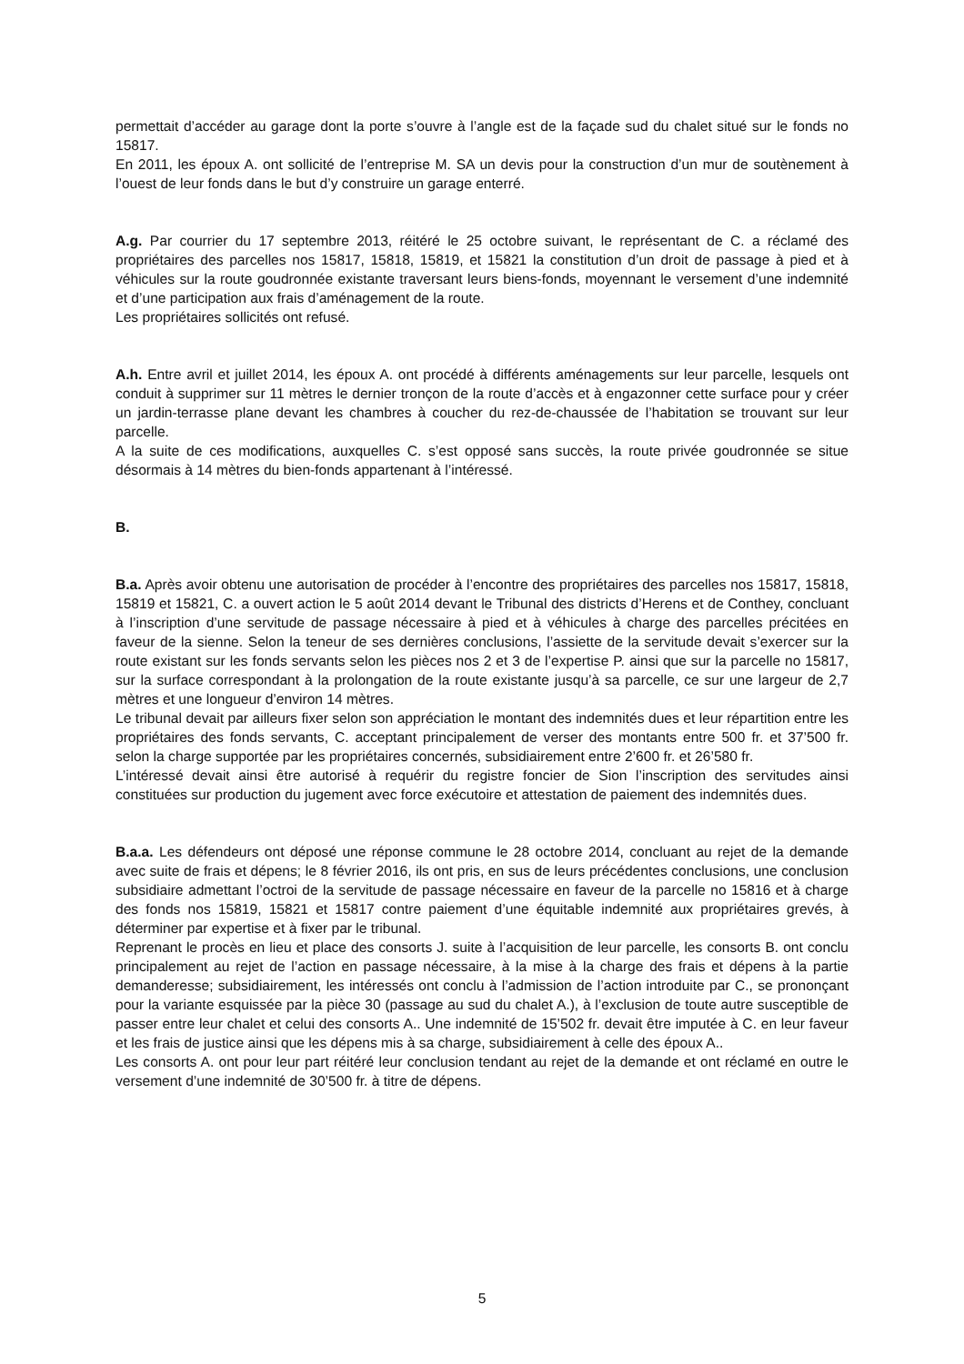permettait d’accéder au garage dont la porte s’ouvre à l’angle est de la façade sud du chalet situé sur le fonds no 15817.
En 2011, les époux A. ont sollicité de l’entreprise M. SA un devis pour la construction d’un mur de soutènement à l’ouest de leur fonds dans le but d’y construire un garage enterré.
A.g. Par courrier du 17 septembre 2013, réitéré le 25 octobre suivant, le représentant de C. a réclamé des propriétaires des parcelles nos 15817, 15818, 15819, et 15821 la constitution d’un droit de passage à pied et à véhicules sur la route goudronnée existante traversant leurs biens-fonds, moyennant le versement d’une indemnité et d’une participation aux frais d’aménagement de la route.
Les propriétaires sollicités ont refusé.
A.h. Entre avril et juillet 2014, les époux A. ont procédé à différents aménagements sur leur parcelle, lesquels ont conduit à supprimer sur 11 mètres le dernier tronçon de la route d’accès et à engazonner cette surface pour y créer un jardin-terrasse plane devant les chambres à coucher du rez-de-chaussée de l’habitation se trouvant sur leur parcelle.
A la suite de ces modifications, auxquelles C. s’est opposé sans succès, la route privée goudronnée se situe désormais à 14 mètres du bien-fonds appartenant à l’intéressé.
B.
B.a. Après avoir obtenu une autorisation de procéder à l’encontre des propriétaires des parcelles nos 15817, 15818, 15819 et 15821, C. a ouvert action le 5 août 2014 devant le Tribunal des districts d’Herens et de Conthey, concluant à l’inscription d’une servitude de passage nécessaire à pied et à véhicules à charge des parcelles précitées en faveur de la sienne. Selon la teneur de ses dernières conclusions, l’assiette de la servitude devait s’exercer sur la route existant sur les fonds servants selon les pièces nos 2 et 3 de l’expertise P. ainsi que sur la parcelle no 15817, sur la surface correspondant à la prolongation de la route existante jusqu’à sa parcelle, ce sur une largeur de 2,7 mètres et une longueur d’environ 14 mètres.
Le tribunal devait par ailleurs fixer selon son appréciation le montant des indemnités dues et leur répartition entre les propriétaires des fonds servants, C. acceptant principalement de verser des montants entre 500 fr. et 37’500 fr. selon la charge supportée par les propriétaires concernés, subsidiairement entre 2’600 fr. et 26’580 fr.
L’intéressé devait ainsi être autorisé à requérir du registre foncier de Sion l’inscription des servitudes ainsi constituées sur production du jugement avec force exécutoire et attestation de paiement des indemnités dues.
B.a.a. Les défendeurs ont déposé une réponse commune le 28 octobre 2014, concluant au rejet de la demande avec suite de frais et dépens; le 8 février 2016, ils ont pris, en sus de leurs précédentes conclusions, une conclusion subsidiaire admettant l’octroi de la servitude de passage nécessaire en faveur de la parcelle no 15816 et à charge des fonds nos 15819, 15821 et 15817 contre paiement d’une équitable indemnité aux propriétaires grevés, à déterminer par expertise et à fixer par le tribunal.
Reprenant le procès en lieu et place des consorts J. suite à l’acquisition de leur parcelle, les consorts B. ont conclu principalement au rejet de l’action en passage nécessaire, à la mise à la charge des frais et dépens à la partie demanderesse; subsidiairement, les intéressés ont conclu à l’admission de l’action introduite par C., se prononçant pour la variante esquissée par la pièce 30 (passage au sud du chalet A.), à l’exclusion de toute autre susceptible de passer entre leur chalet et celui des consorts A.. Une indemnité de 15’502 fr. devait être imputée à C. en leur faveur et les frais de justice ainsi que les dépens mis à sa charge, subsidiairement à celle des époux A..
Les consorts A. ont pour leur part réitéré leur conclusion tendant au rejet de la demande et ont réclamé en outre le versement d’une indemnité de 30’500 fr. à titre de dépens.
5